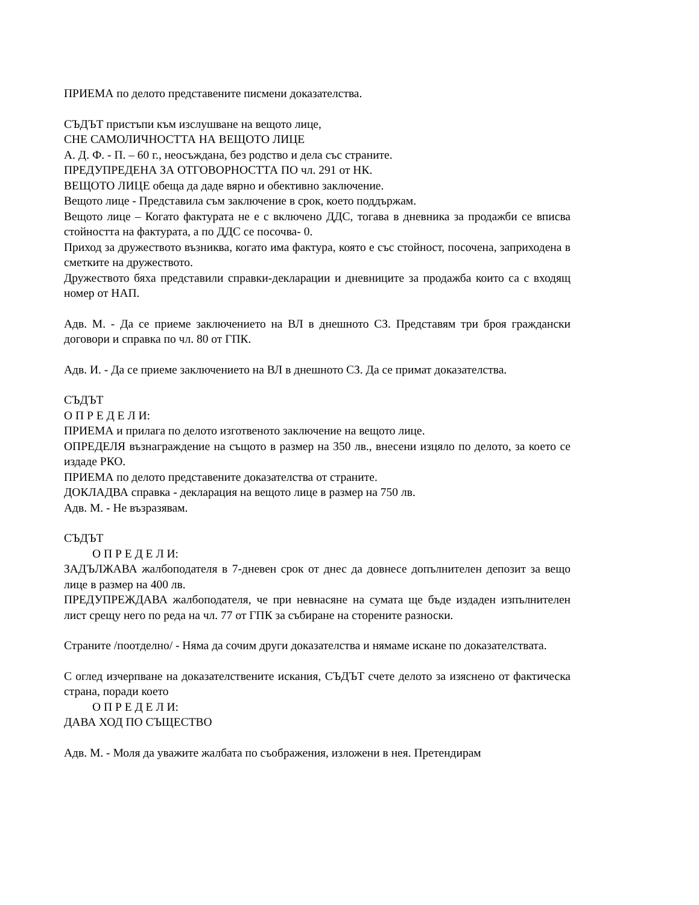ПРИЕМА по делото представените писмени доказателства.
СЪДЪТ пристъпи към изслушване на вещото лице,
СНЕ САМОЛИЧНОСТТА НА ВЕЩОТО ЛИЦЕ
А. Д. Ф. - П. – 60 г., неосъждана, без родство и дела със страните.
ПРЕДУПРЕДЕНА ЗА ОТГОВОРНОСТТА ПО чл. 291 от НК.
ВЕЩОТО ЛИЦЕ обеща да даде вярно и обективно заключение.
Вещото лице - Представила съм заключение в срок, което поддържам.
Вещото лице – Когато фактурата не е с включено ДДС, тогава в дневника за продажби се вписва стойността на фактурата, а по ДДС се посочва- 0.
Приход за дружеството възниква, когато има фактура, която е със стойност, посочена, заприходена в сметките на дружеството.
Дружеството бяха представили справки-декларации и дневниците за продажба които са с входящ номер от НАП.
Адв. М. - Да се приеме заключението на ВЛ в днешното СЗ. Представям три броя граждански договори и справка по чл. 80 от ГПК.
Адв. И. - Да се приеме заключението на ВЛ в днешното СЗ. Да се примат доказателства.
СЪДЪТ
О П Р Е Д Е Л И:
ПРИЕМА и прилага по делото изготвеното заключение на вещото лице.
ОПРЕДЕЛЯ възнаграждение на същото в размер на 350 лв., внесени изцяло по делото, за което се издаде РКО.
ПРИЕМА по делото представените доказателства от страните.
ДОКЛАДВА справка - декларация на вещото лице в размер на 750 лв.
Адв. М. - Не възразявам.
СЪДЪТ
О П Р Е Д Е Л И:
ЗАДЪЛЖАВА жалбоподателя в 7-дневен срок от днес да довнесе допълнителен депозит за вещо лице в размер на 400 лв.
ПРЕДУПРЕЖДАВА жалбоподателя, че при невнасяне на сумата ще бъде издаден изпълнителен лист срещу него по реда на чл. 77 от ГПК за събиране на сторените разноски.
Страните /поотделно/ - Няма да сочим други доказателства и нямаме искане по доказателствата.
С оглед изчерпване на доказателствените искания, СЪДЪТ счете делото за изяснено от фактическа страна, поради което
О П Р Е Д Е Л И:
ДАВА ХОД ПО СЪЩЕСТВО
Адв. М. - Моля да уважите жалбата по съображения, изложени в нея. Претендирам